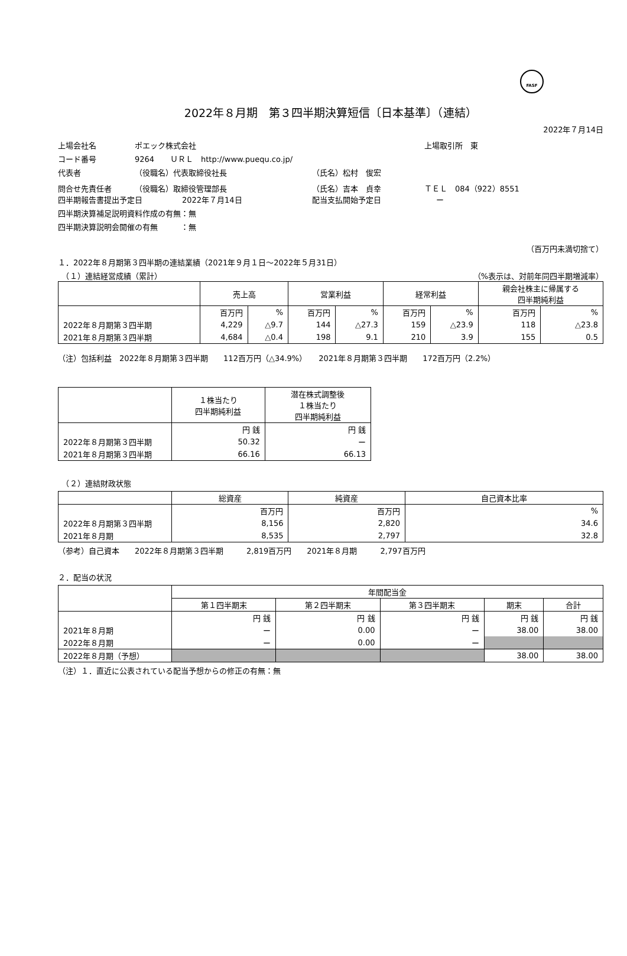FASF
2022年８月期　第３四半期決算短信〔日本基準〕（連結）
2022年７月14日
上場会社名 ポエック株式会社 上場取引所　東
コード番号 9264 ＵＲＬ　http://www.puequ.co.jp/
代表者 （役職名）代表取締役社長 （氏名）松村　俊宏
問合せ先責任者 （役職名）取締役管理部長 （氏名）吉本　貞幸 ＴＥＬ　084（922）8551
四半期報告書提出予定日 2022年７月14日 配当支払開始予定日 ー
四半期決算補足説明資料作成の有無：無
四半期決算説明会開催の有無　　　：無
（百万円未満切捨て）
１．2022年８月期第３四半期の連結業績（2021年９月１日～2022年５月31日）
　（１）連結経営成績（累計） （%表示は、対前年同四半期増減率）
| | 売上高 | | 営業利益 | | 経常利益 | | 親会社株主に帰属する 四半期純利益 | |
| --- | --- | --- | --- | --- | --- | --- | --- | --- |
| | 百万円 | % | 百万円 | % | 百万円 | % | 百万円 | % |
| 2022年８月期第３四半期 | 4,229 | △9.7 | 144 | △27.3 | 159 | △23.9 | 118 | △23.8 |
| 2021年８月期第３四半期 | 4,684 | △0.4 | 198 | 9.1 | 210 | 3.9 | 155 | 0.5 |
（注）包括利益　2022年８月期第３四半期　　112百万円（△34.9%）　　2021年８月期第３四半期　　172百万円（2.2%）
| | １株当たり 四半期純利益 | 潜在株式調整後 １株当たり 四半期純利益 |
| --- | --- | --- |
| | 円 銭 | 円 銭 |
| 2022年８月期第３四半期 | 50.32 | ー |
| 2021年８月期第３四半期 | 66.16 | 66.13 |
　（２）連結財政状態
| | 総資産 | 純資産 | 自己資本比率 |
| --- | --- | --- | --- |
| | 百万円 | 百万円 | % |
| 2022年８月期第３四半期 | 8,156 | 2,820 | 34.6 |
| 2021年８月期 | 8,535 | 2,797 | 32.8 |
（参考）自己資本　　2022年８月期第３四半期　　　2,819百万円　　2021年８月期　　　2,797百万円
２．配当の状況
| | 年間配当金 | | | | |
| --- | --- | --- | --- | --- | --- |
| | 第１四半期末 | 第２四半期末 | 第３四半期末 | 期末 | 合計 |
| | 円 銭 | 円 銭 | 円 銭 | 円 銭 | 円 銭 |
| 2021年８月期 | ー | 0.00 | ー | 38.00 | 38.00 |
| 2022年８月期 | ー | 0.00 | ー | | |
| 2022年８月期（予想） | | | | 38.00 | 38.00 |
（注）１．直近に公表されている配当予想からの修正の有無：無